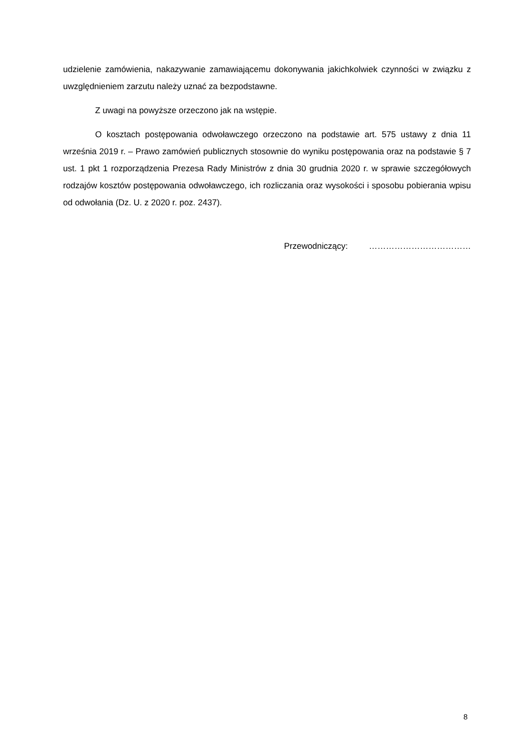udzielenie zamówienia, nakazywanie zamawiającemu dokonywania jakichkolwiek czynności w związku z uwzględnieniem zarzutu należy uznać za bezpodstawne.
Z uwagi na powyższe orzeczono jak na wstępie.
O kosztach postępowania odwoławczego orzeczono na podstawie art. 575 ustawy z dnia 11 września 2019 r. – Prawo zamówień publicznych stosownie do wyniku postępowania oraz na podstawie § 7 ust. 1 pkt 1 rozporządzenia Prezesa Rady Ministrów z dnia 30 grudnia 2020 r. w sprawie szczegółowych rodzajów kosztów postępowania odwoławczego, ich rozliczania oraz wysokości i sposobu pobierania wpisu od odwołania (Dz. U. z 2020 r. poz. 2437).
Przewodniczący: ………………………………
8